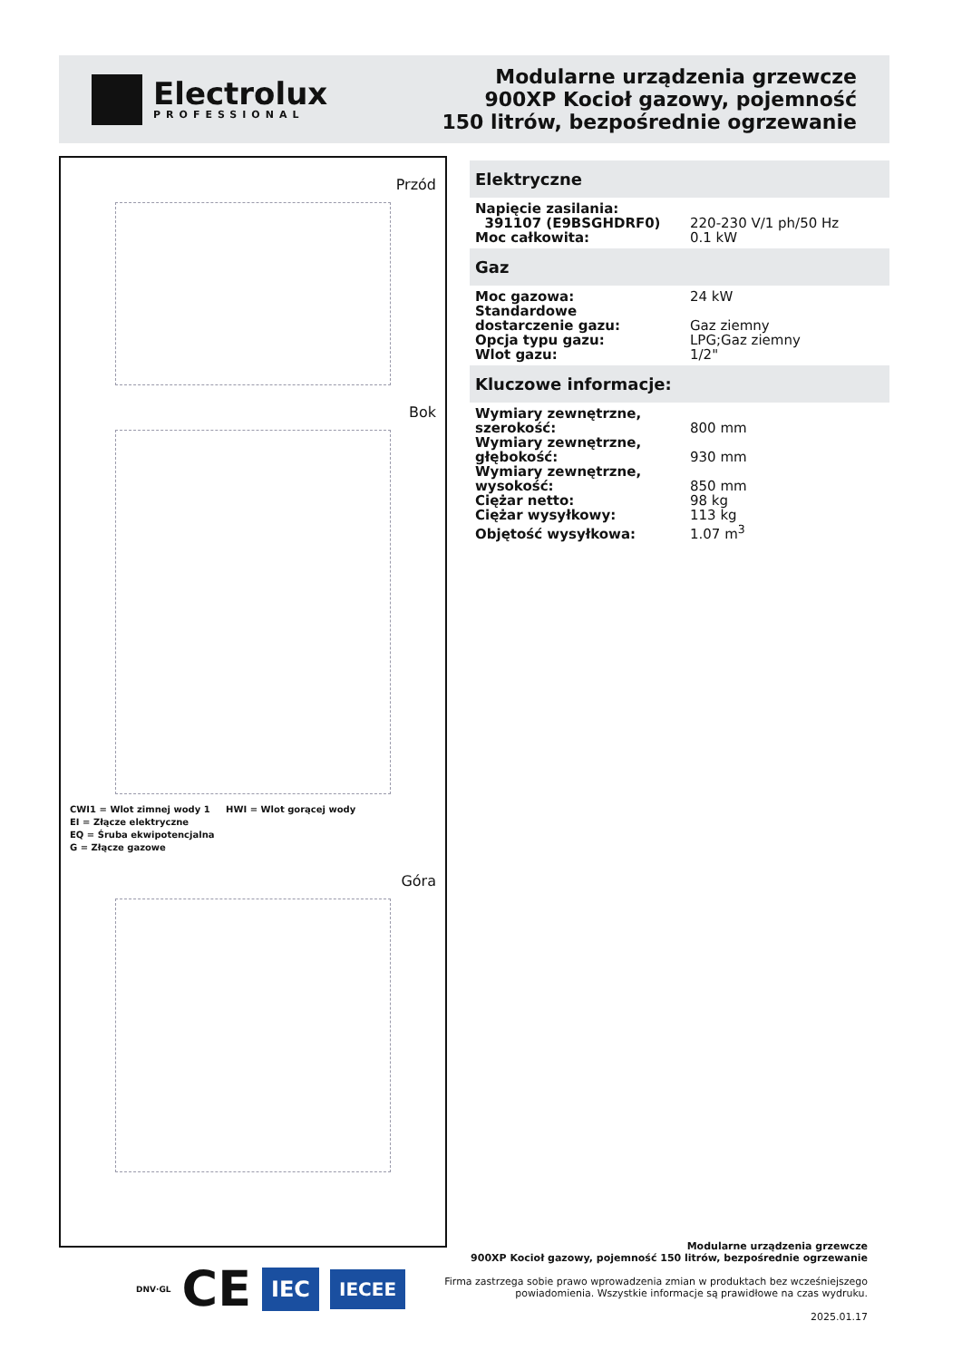Electrolux
PROFESSIONAL
Modularne urządzenia grzewcze
900XP Kocioł gazowy, pojemność
150 litrów, bezpośrednie ogrzewanie
Przód
Bok
CWI1 = Wlot zimnej wody 1 HWI = Wlot gorącej wody
EI = Złącze elektryczne
EQ = Śruba ekwipotencjalna
G = Złącze gazowe
Góra
Elektryczne
| Napięcie zasilania: | |
| 391107 (E9BSGHDRF0) | 220-230 V/1 ph/50 Hz |
| Moc całkowita: | 0.1 kW |
Gaz
| Moc gazowa: | 24 kW |
| Standardowe dostarczenie gazu: | Gaz ziemny |
| Opcja typu gazu: | LPG;Gaz ziemny |
| Wlot gazu: | 1/2" |
Kluczowe informacje:
| Wymiary zewnętrzne, szerokość: | 800 mm |
| Wymiary zewnętrzne, głębokość: | 930 mm |
| Wymiary zewnętrzne, wysokość: | 850 mm |
| Ciężar netto: | 98 kg |
| Ciężar wysyłkowy: | 113 kg |
| Objętość wysyłkowa: | 1.07 m<sup>3</sup> |
DNV·GL CE IEC IECEE
Modularne urządzenia grzewcze
900XP Kocioł gazowy, pojemność 150 litrów, bezpośrednie ogrzewanie
Firma zastrzega sobie prawo wprowadzenia zmian w produktach bez wcześniejszego
powiadomienia. Wszystkie informacje są prawidłowe na czas wydruku.
2025.01.17